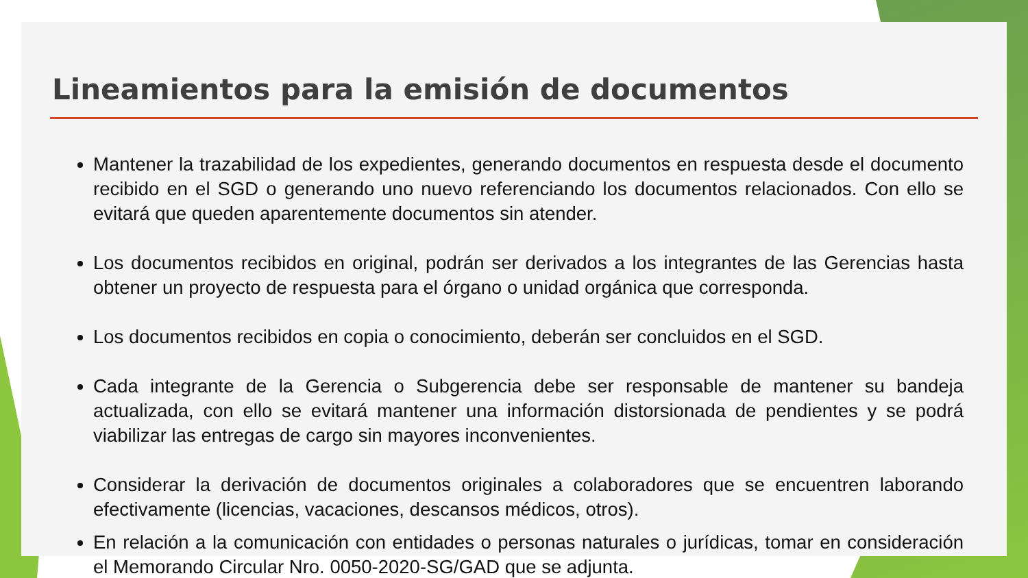Lineamientos para la emisión de documentos
Mantener la trazabilidad de los expedientes, generando documentos en respuesta desde el documento recibido en el SGD o generando uno nuevo referenciando los documentos relacionados. Con ello se evitará que queden aparentemente documentos sin atender.
Los documentos recibidos en original, podrán ser derivados a los integrantes de las Gerencias hasta obtener un proyecto de respuesta para el órgano o unidad orgánica que corresponda.
Los documentos recibidos en copia o conocimiento, deberán ser concluidos en el SGD.
Cada integrante de la Gerencia o Subgerencia debe ser responsable de mantener su bandeja actualizada, con ello se evitará mantener una información distorsionada de pendientes y se podrá viabilizar las entregas de cargo sin mayores inconvenientes.
Considerar la derivación de documentos originales a colaboradores que se encuentren laborando efectivamente (licencias, vacaciones, descansos médicos, otros).
En relación a la comunicación con entidades o personas naturales o jurídicas, tomar en consideración el Memorando Circular Nro. 0050-2020-SG/GAD que se adjunta.